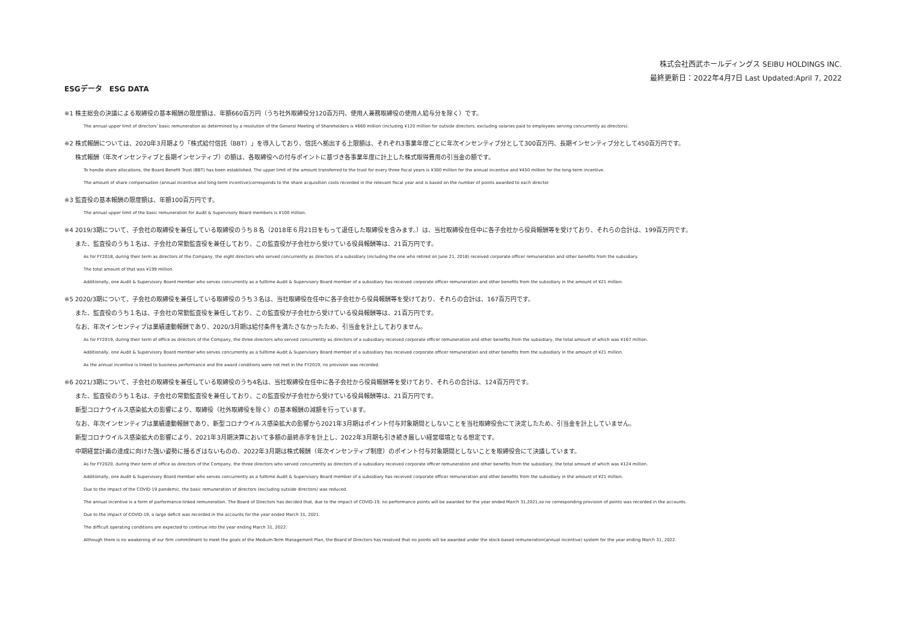株式会社西武ホールディングス SEIBU HOLDINGS INC.
最終更新日：2022年4月7日 Last Updated:April 7, 2022
ESGデータ　ESG DATA
※1 株主総会の決議による取締役の基本報酬の限度額は、年額660百万円（うち社外取締役分120百万円、使用人兼務取締役の使用人給与分を除く）です。
The annual upper limit of directors' basic remuneration as determined by a resolution of the General Meeting of Shareholders is ¥660 million (including ¥120 million for outside directors, excluding salaries paid to employees serving concurrently as directors).
※2 株式報酬については、2020年3月期より「株式給付信託（BBT）」を導入しており、信託へ拠出する上限額は、それぞれ3事業年度ごとに年次インセンティブ分として300百万円、長期インセンティブ分として450百万円です。
株式報酬（年次インセンティブと長期インセンティブ）の額は、各取締役への付与ポイントに基づき各事業年度に計上した株式取得費用の引当金の額です。
To handle share allocations, the Board Benefit Trust (BBT) has been established. The upper limit of the amount transferred to the trust for every three fiscal years is ¥300 million for the annual incentive and ¥450 million for the long-term incentive.
The amount of share compensation (annual incentive and long-term incentive)corresponds to the share acquisition costs recorded in the relevant fiscal year and is based on the number of points awarded to each director.
※3 監査役の基本報酬の限度額は、年額100百万円です。
The annual upper limit of the basic remuneration for Audit & Supervisory Board members is ¥100 million.
※4 2019/3期について、子会社の取締役を兼任している取締役のうち８名（2018年６月21日をもって退任した取締役を含みます。）は、当社取締役在任中に各子会社から役員報酬等を受けており、それらの合計は、199百万円です。
また、監査役のうち１名は、子会社の常勤監査役を兼任しており、この監査役が子会社から受けている役員報酬等は、21百万円です。
As for FY2018, during their term as directors of the Company, the eight directors who served concurrently as directors of a subsidiary (including the one who retired on June 21, 2018) received corporate officer remuneration and other benefits from the subsidiary.
The total amount of that was ¥199 million.
Additionally, one Audit & Supervisory Board member who serves concurrently as a fulltime Audit & Supervisory Board member of a subsidiary has received corporate officer remuneration and other benefits from the subsidiary in the amount of ¥21 million.
※5 2020/3期について、子会社の取締役を兼任している取締役のうち３名は、当社取締役在任中に各子会社から役員報酬等を受けており、それらの合計は、167百万円です。
また、監査役のうち１名は、子会社の常勤監査役を兼任しており、この監査役が子会社から受けている役員報酬等は、21百万円です。
なお、年次インセンティブは業績連動報酬であり、2020/3月期は給付条件を満たさなかったため、引当金を計上しておりません。
As for FY2019, during their term of office as directors of the Company, the three directors who served concurrently as directors of a subsidiary received corporate officer remuneration and other benefits from the subsidiary, the total amount of which was ¥167 million.
Additionally, one Audit & Supervisory Board member who serves concurrently as a fulltime Audit & Supervisory Board member of a subsidiary has received corporate officer remuneration and other benefits from the subsidiary in the amount of ¥21 million.
As the annual incentive is linked to business performance and the award conditions were not met in the FY2019, no provision was recorded.
※6 2021/3期について、子会社の取締役を兼任している取締役のうち4名は、当社取締役在任中に各子会社から役員報酬等を受けており、それらの合計は、124百万円です。
また、監査役のうち１名は、子会社の常勤監査役を兼任しており、この監査役が子会社から受けている役員報酬等は、21百万円です。
新型コロナウイルス感染拡大の影響により、取締役（社外取締役を除く）の基本報酬の減額を行っています。
なお、年次インセンティブは業績連動報酬であり、新型コロナウイルス感染拡大の影響から2021年3月期はポイント付与対象期間としないことを当社取締役会にて決定したため、引当金を計上していません。
新型コロナウイルス感染拡大の影響により、2021年3月期決算において多額の最終赤字を計上し、2022年3月期も引き続き厳しい経営環境となる想定です。
中期経営計画の達成に向けた強い姿勢に揺るぎはないものの、2022年3月期は株式報酬（年次インセンティブ制度）のポイント付与対象期間としないことを取締役会にて決議しています。
As for FY2020, during their term of office as directors of the Company, the three directors who served concurrently as directors of a subsidiary received corporate officer remuneration and other benefits from the subsidiary, the total amount of which was ¥124 million.
Additionally, one Audit & Supervisory Board member who serves concurrently as a fulltime Audit & Supervisory Board member of a subsidiary has received corporate officer remuneration and other benefits from the subsidiary in the amount of ¥21 million.
Due to the impact of the COVID-19 pandemic, the basic remuneration of directors (excluding outside directors) was reduced.
The annual incentive is a form of parformance-linked remuneration. The Board of Directors has decided that, due to the impact of COVID-19, no performance points will be awarded for the year ended March 31,2021,so no corresponding provision of points was recorded in the accounts.
Due to the impact of COVID-19, a large deficit was recorded in the accounts for the year ended March 31, 2021.
The difficult operating conditions are expected to continue into the year ending March 31, 2022.
Although there is no weakening of our firm commitment to meet the goals of the Medium-Term Management Plan, the Board of Directors has resolved that no points will be awarded under the stock-based remuneration(annual incentive) system for the year ending March 31, 2022.